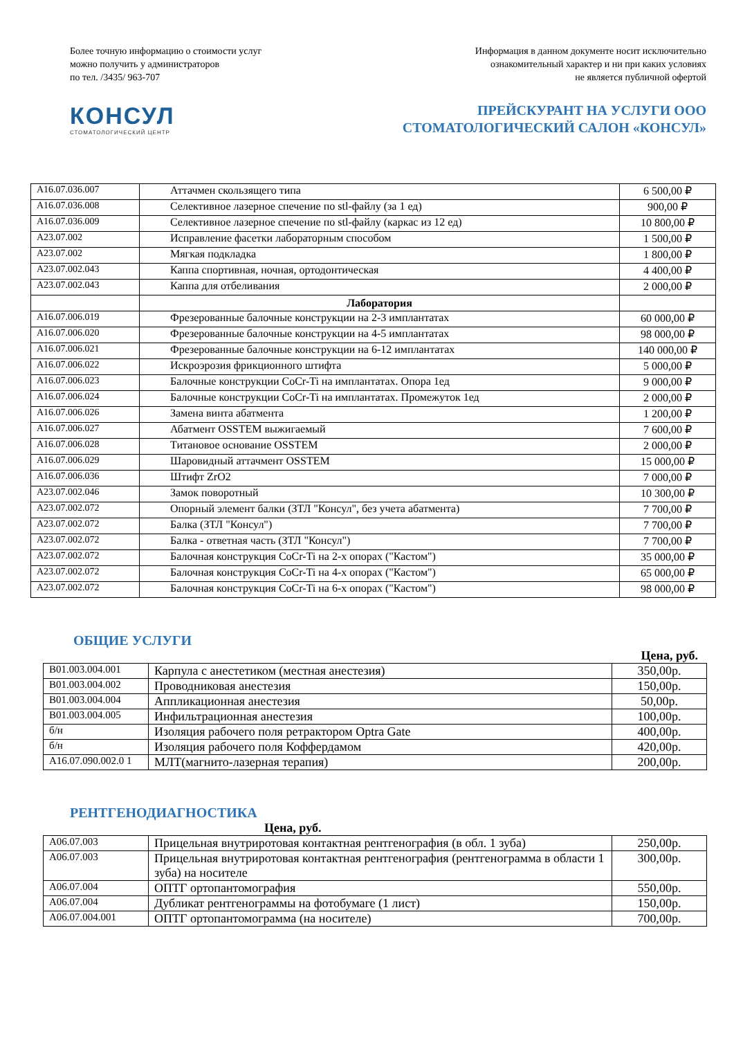Более точную информацию о стоимости услуг
можно получить у администраторов
по тел. /3435/ 963-707
Информация в данном документе носит исключительно
ознакомительный характер и ни при каких условиях
не является публичной офертой
КОНСУЛ
СТОМАТОЛОГИЧЕСКИЙ ЦЕНТР
ПРЕЙСКУРАНТ НА УСЛУГИ ООО
СТОМАТОЛОГИЧЕСКИЙ САЛОН «КОНСУЛ»
| A16.07.036.007 | Аттачмен скользящего типа | 6 500,00 ₽ |
| A16.07.036.008 | Селективное лазерное спечение по stl-файлу (за 1 ед) | 900,00 ₽ |
| A16.07.036.009 | Селективное лазерное спечение по stl-файлу (каркас из 12 ед) | 10 800,00 ₽ |
| A23.07.002 | Исправление фасетки лабораторным способом | 1 500,00 ₽ |
| A23.07.002 | Мягкая подкладка | 1 800,00 ₽ |
| A23.07.002.043 | Каппа спортивная, ночная, ортодонтическая | 4 400,00 ₽ |
| A23.07.002.043 | Каппа для отбеливания | 2 000,00 ₽ |
| | Лаборатория | |
| A16.07.006.019 | Фрезерованные балочные конструкции на 2-3 имплантатах | 60 000,00 ₽ |
| A16.07.006.020 | Фрезерованные балочные конструкции на 4-5 имплантатах | 98 000,00 ₽ |
| A16.07.006.021 | Фрезерованные балочные конструкции на 6-12 имплантатах | 140 000,00 ₽ |
| A16.07.006.022 | Искроэрозия фрикционного штифта | 5 000,00 ₽ |
| A16.07.006.023 | Балочные конструкции CoCr-Ti на имплантатах. Опора 1ед | 9 000,00 ₽ |
| A16.07.006.024 | Балочные конструкции CoCr-Ti на имплантатах. Промежуток 1ед | 2 000,00 ₽ |
| A16.07.006.026 | Замена винта абатмента | 1 200,00 ₽ |
| A16.07.006.027 | Абатмент OSSTEM выжигаемый | 7 600,00 ₽ |
| A16.07.006.028 | Титановое основание OSSTEM | 2 000,00 ₽ |
| A16.07.006.029 | Шаровидный аттачмент OSSTEM | 15 000,00 ₽ |
| A16.07.006.036 | Штифт ZrO2 | 7 000,00 ₽ |
| A23.07.002.046 | Замок поворотный | 10 300,00 ₽ |
| A23.07.002.072 | Опорный элемент балки (ЗТЛ "Консул", без учета абатмента) | 7 700,00 ₽ |
| A23.07.002.072 | Балка (ЗТЛ "Консул") | 7 700,00 ₽ |
| A23.07.002.072 | Балка - ответная часть (ЗТЛ "Консул") | 7 700,00 ₽ |
| A23.07.002.072 | Балочная конструкция CoCr-Ti на 2-х опорах ("Кастом") | 35 000,00 ₽ |
| A23.07.002.072 | Балочная конструкция CoCr-Ti на 4-х опорах ("Кастом") | 65 000,00 ₽ |
| A23.07.002.072 | Балочная конструкция CoCr-Ti на 6-х опорах ("Кастом") | 98 000,00 ₽ |
ОБЩИЕ УСЛУГИ
Цена, руб.
| B01.003.004.001 | Карпула с анестетиком (местная анестезия) | 350,00р. |
| B01.003.004.002 | Проводниковая анестезия | 150,00р. |
| B01.003.004.004 | Аппликационная анестезия | 50,00р. |
| B01.003.004.005 | Инфильтрационная анестезия | 100,00р. |
| б/н | Изоляция рабочего поля ретрактором Optra Gate | 400,00р. |
| б/н | Изоляция рабочего поля Коффердамом | 420,00р. |
| A16.07.090.002.0 1 | МЛТ(магнито-лазерная терапия) | 200,00р. |
РЕНТГЕНОДИАГНОСТИКА
Цена, руб.
| A06.07.003 | Прицельная внутриротовая контактная рентгенография (в обл. 1 зуба) | 250,00р. |
| A06.07.003 | Прицельная внутриротовая контактная рентгенография (рентгенограмма в области 1 зуба) на носителе | 300,00р. |
| A06.07.004 | ОПТГ ортопантомография | 550,00р. |
| A06.07.004 | Дубликат рентгенограммы на фотобумаге (1 лист) | 150,00р. |
| A06.07.004.001 | ОПТГ ортопантомограмма (на носителе) | 700,00р. |